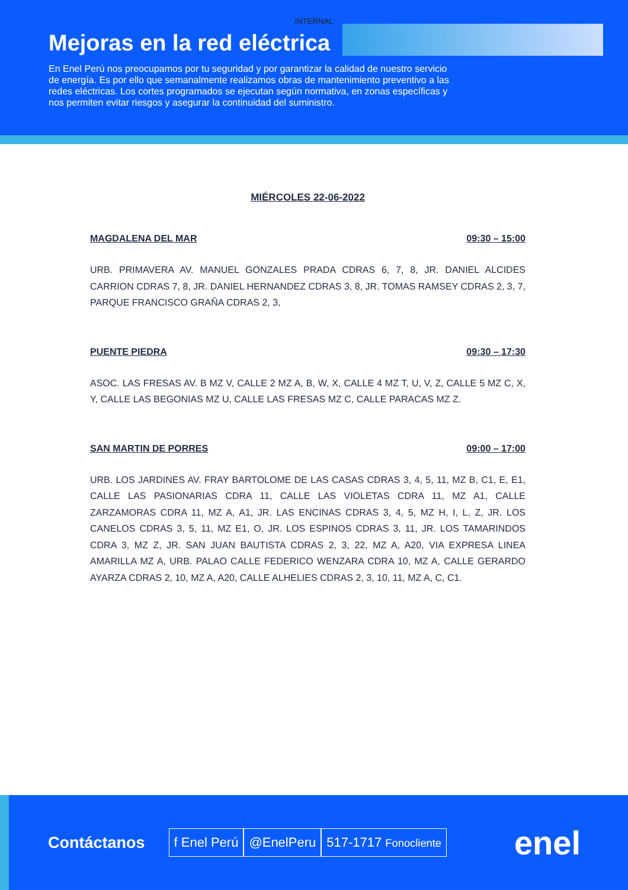INTERNAL
Mejoras en la red eléctrica
En Enel Perú nos preocupamos por tu seguridad y por garantizar la calidad de nuestro servicio de energía. Es por ello que semanalmente realizamos obras de mantenimiento preventivo a las redes eléctricas. Los cortes programados se ejecutan según normativa, en zonas específicas y nos permiten evitar riesgos y asegurar la continuidad del suministro.
MIÉRCOLES 22-06-2022
MAGDALENA DEL MAR 09:30 – 15:00
URB. PRIMAVERA AV. MANUEL GONZALES PRADA CDRAS 6, 7, 8, JR. DANIEL ALCIDES CARRION CDRAS 7, 8, JR. DANIEL HERNANDEZ CDRAS 3, 8, JR. TOMAS RAMSEY CDRAS 2, 3, 7, PARQUE FRANCISCO GRAÑA CDRAS 2, 3,
PUENTE PIEDRA 09:30 – 17:30
ASOC. LAS FRESAS AV. B MZ V, CALLE 2 MZ A, B, W, X, CALLE 4 MZ T, U, V, Z, CALLE 5 MZ C, X, Y, CALLE LAS BEGONIAS MZ U, CALLE LAS FRESAS MZ C, CALLE PARACAS MZ Z.
SAN MARTIN DE PORRES 09:00 – 17:00
URB. LOS JARDINES AV. FRAY BARTOLOME DE LAS CASAS CDRAS 3, 4, 5, 11, MZ B, C1, E, E1, CALLE LAS PASIONARIAS CDRA 11, CALLE LAS VIOLETAS CDRA 11, MZ A1, CALLE ZARZAMORAS CDRA 11, MZ A, A1, JR. LAS ENCINAS CDRAS 3, 4, 5, MZ H, I, L, Z, JR. LOS CANELOS CDRAS 3, 5, 11, MZ E1, O, JR. LOS ESPINOS CDRAS 3, 11, JR. LOS TAMARINDOS CDRA 3, MZ Z, JR. SAN JUAN BAUTISTA CDRAS 2, 3, 22, MZ A, A20, VIA EXPRESA LINEA AMARILLA MZ A, URB. PALAO CALLE FEDERICO WENZARA CDRA 10, MZ A, CALLE GERARDO AYARZA CDRAS 2, 10, MZ A, A20, CALLE ALHELIES CDRAS 2, 3, 10, 11, MZ A, C, C1.
Contáctanos f Enel Perú @EnelPeru 517-1717 Fonocliente enel